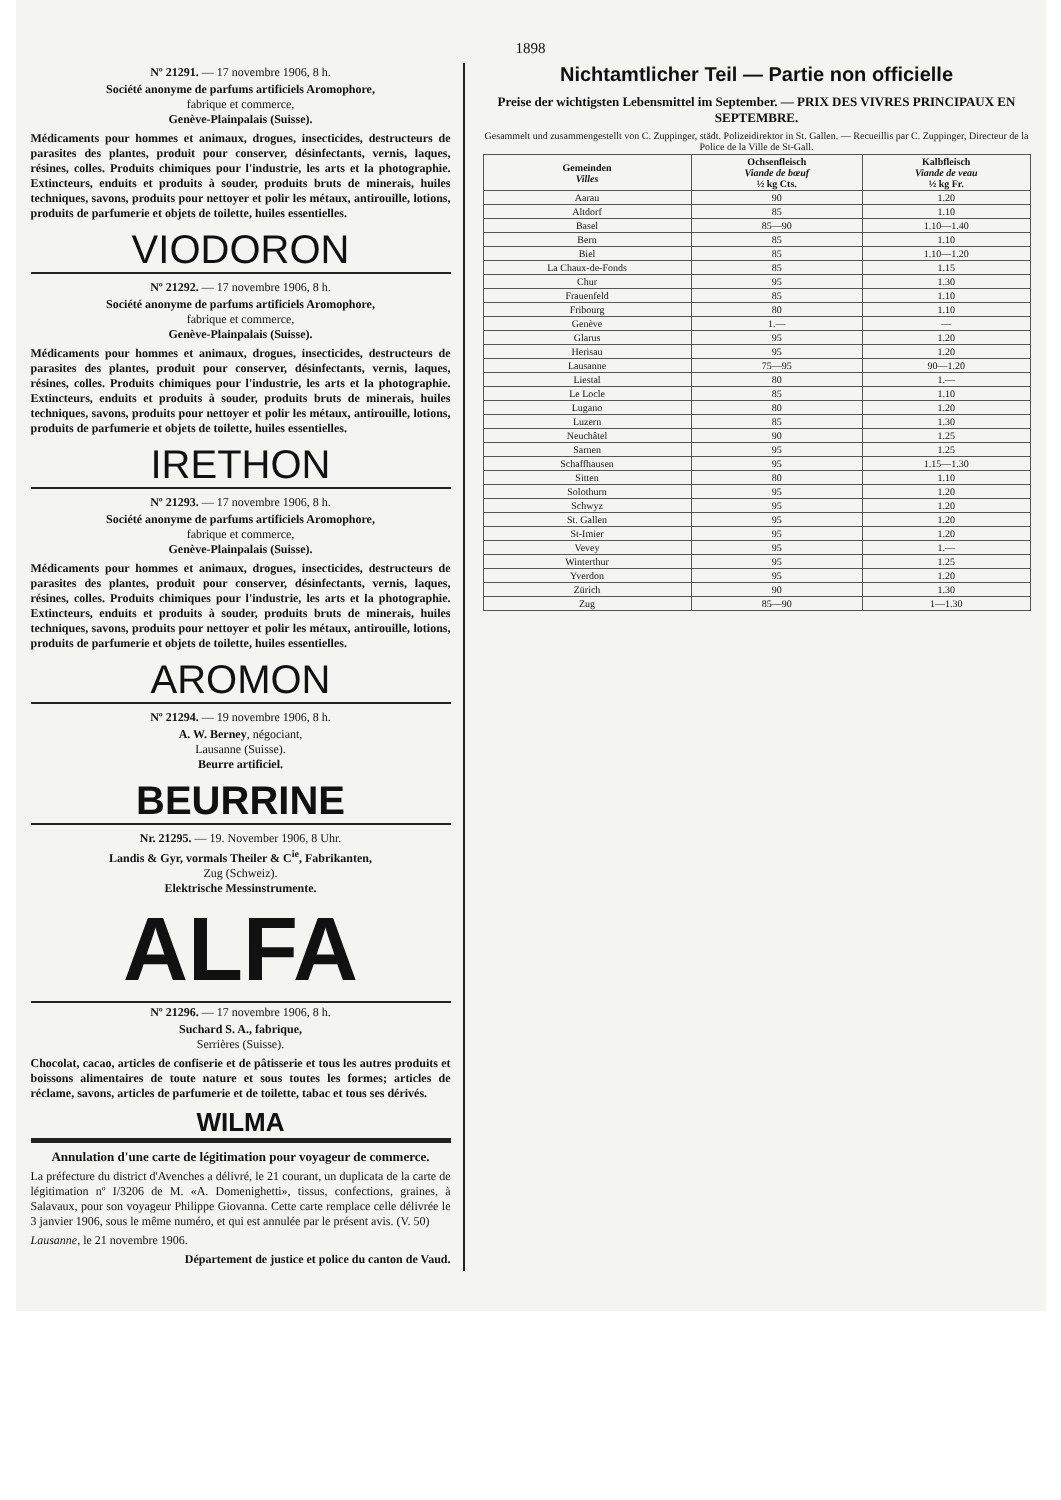1898
Nº 21291. — 17 novembre 1906, 8 h.
Société anonyme de parfums artificiels Aromophore,
fabrique et commerce,
Genève-Plainpalais (Suisse).
Médicaments pour hommes et animaux, drogues, insecticides, destructeurs de parasites des plantes, produit pour conserver, désinfectants, vernis, laques, résines, colles. Produits chimiques pour l'industrie, les arts et la photographie. Extincteurs, enduits et produits à souder, produits bruts de minerais, huiles techniques, savons, produits pour nettoyer et polir les métaux, antirouille, lotions, produits de parfumerie et objets de toilette, huiles essentielles.
VIODORON
Nº 21292. — 17 novembre 1906, 8 h.
Société anonyme de parfums artificiels Aromophore,
fabrique et commerce,
Genève-Plainpalais (Suisse).
Médicaments pour hommes et animaux, drogues, insecticides, destructeurs de parasites des plantes, produit pour conserver, désinfectants, vernis, laques, résines, colles. Produits chimiques pour l'industrie, les arts et la photographie. Extincteurs, enduits et produits à souder, produits bruts de minerais, huiles techniques, savons, produits pour nettoyer et polir les métaux, antirouille, lotions, produits de parfumerie et objets de toilette, huiles essentielles.
IRETHON
Nº 21293. — 17 novembre 1906, 8 h.
Société anonyme de parfums artificiels Aromophore,
fabrique et commerce,
Genève-Plainpalais (Suisse).
Médicaments pour hommes et animaux, drogues, insecticides, destructeurs de parasites des plantes, produit pour conserver, désinfectants, vernis, laques, résines, colles. Produits chimiques pour l'industrie, les arts et la photographie. Extincteurs, enduits et produits à souder, produits bruts de minerais, huiles techniques, savons, produits pour nettoyer et polir les métaux, antirouille, lotions, produits de parfumerie et objets de toilette, huiles essentielles.
AROMON
Nº 21294. — 19 novembre 1906, 8 h.
A. W. Berney, négociant,
Lausanne (Suisse).
Beurre artificiel.
BEURRINE
Nr. 21295. — 19. November 1906, 8 Uhr.
Landis & Gyr, vormals Theiler & C<sup>ie</sup>, Fabrikanten,
Zug (Schweiz).
Elektrische Messinstrumente.
ALFA
Nº 21296. — 17 novembre 1906, 8 h.
Suchard S. A., fabrique,
Serrières (Suisse).
Chocolat, cacao, articles de confiserie et de pâtisserie et tous les autres produits et boissons alimentaires de toute nature et sous toutes les formes; articles de réclame, savons, articles de parfumerie et de toilette, tabac et tous ses dérivés.
WILMA
Annulation d'une carte de légitimation pour voyageur de commerce.
La préfecture du district d'Avenches a délivré, le 21 courant, un duplicata de la carte de légitimation nº I/3206 de M. «A. Domenighetti», tissus, confections, graines, à Salavaux, pour son voyageur Philippe Giovanna. Cette carte remplace celle délivrée le 3 janvier 1906, sous le même numéro, et qui est annulée par le présent avis. (V. 50)
Lausanne, le 21 novembre 1906.
Département de justice et police du canton de Vaud.
Nichtamtlicher Teil — Partie non officielle
Preise der wichtigsten Lebensmittel im September. — PRIX DES VIVRES PRINCIPAUX EN SEPTEMBRE.
Gesammelt und zusammengestellt von C. Zuppinger, städt. Polizeidirektor in St. Gallen. — Recueillis par C. Zuppinger, Directeur de la Police de la Ville de St-Gall.
| Gemeinden Villes | Ochsenfleisch Viande de bœuf ½ kg Cts. | Kalbfleisch Viande de veau ½ kg Fr. |
| --- | --- | --- |
| Aarau | 90 | 1.20 |
| Altdorf | 85 | 1.10 |
| Basel | 85—90 | 1.10—1.40 |
| Bern | 85 | 1.10 |
| Biel | 85 | 1.10—1.20 |
| La Chaux-de-Fonds | 85 | 1.15 |
| Chur | 95 | 1.30 |
| Frauenfeld | 85 | 1.10 |
| Fribourg | 80 | 1.10 |
| Genève | 1.— | — |
| Glarus | 95 | 1.20 |
| Herisau | 95 | 1.20 |
| Lausanne | 75—95 | 90—1.20 |
| Liestal | 80 | 1.— |
| Le Locle | 85 | 1.10 |
| Lugano | 80 | 1.20 |
| Luzern | 85 | 1.30 |
| Neuchâtel | 90 | 1.25 |
| Sarnen | 95 | 1.25 |
| Schaffhausen | 95 | 1.15—1.30 |
| Sitten | 80 | 1.10 |
| Solothurn | 95 | 1.20 |
| Schwyz | 95 | 1.20 |
| St. Gallen | 95 | 1.20 |
| St-Imier | 95 | 1.20 |
| Vevey | 95 | 1.— |
| Winterthur | 95 | 1.25 |
| Yverdon | 95 | 1.20 |
| Zürich | 90 | 1.30 |
| Zug | 85—90 | 1—1.30 |